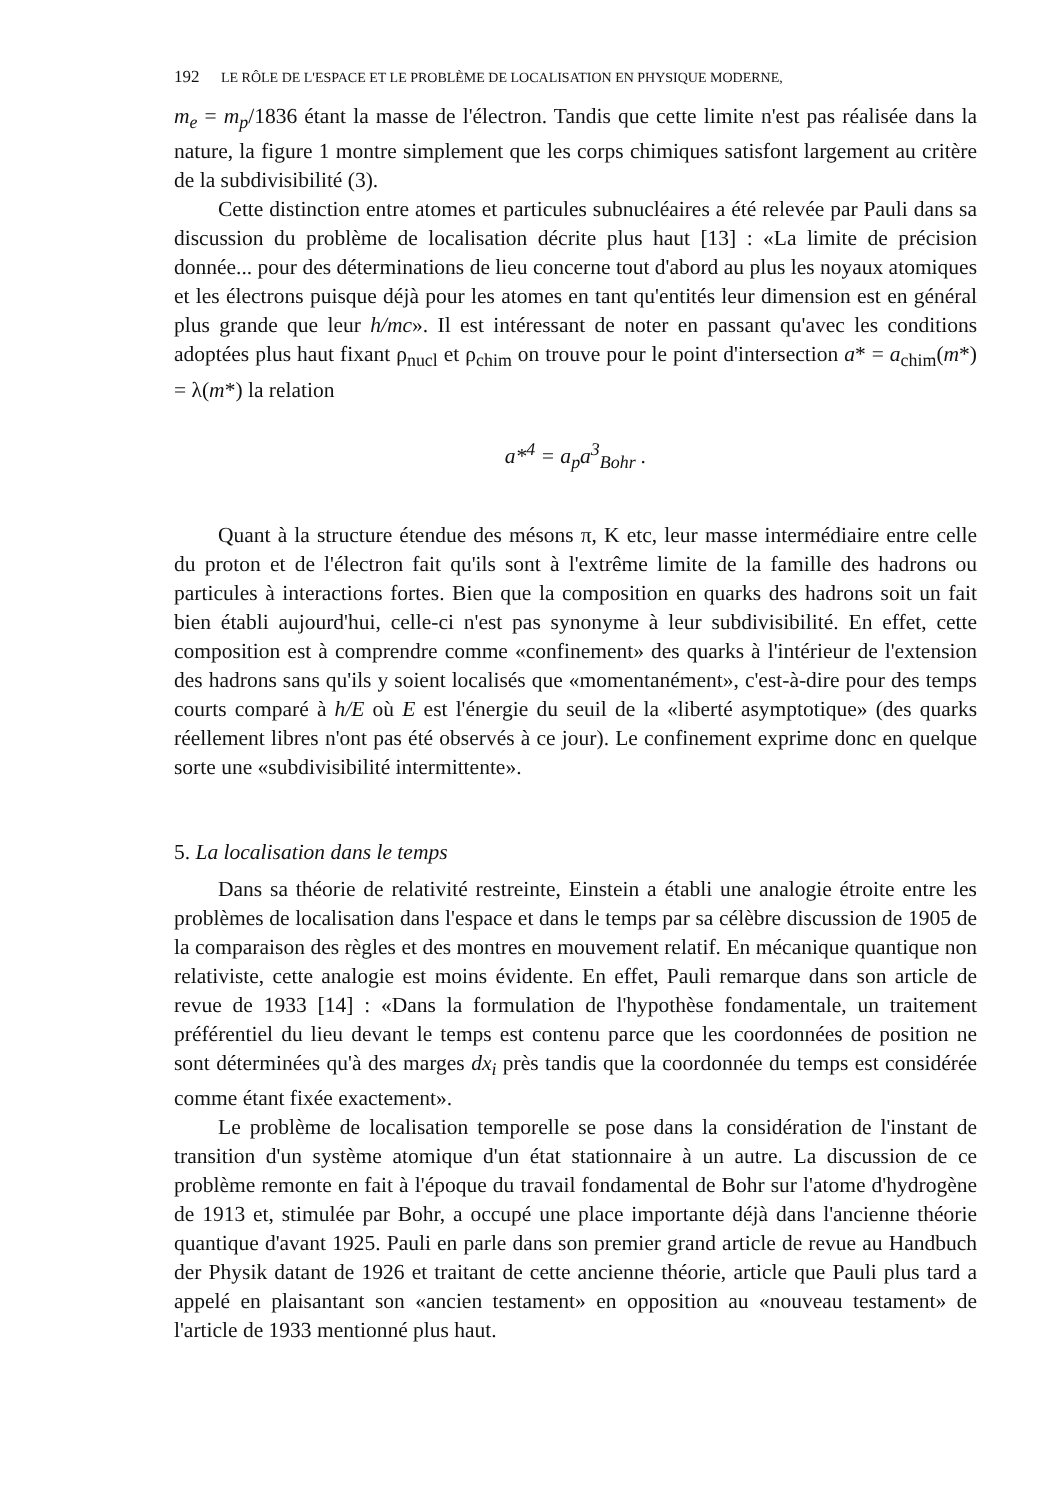192 LE RÔLE DE L'ESPACE ET LE PROBLÈME DE LOCALISATION EN PHYSIQUE MODERNE,
m<sub>e</sub> = m<sub>p</sub>/1836 étant la masse de l'électron. Tandis que cette limite n'est pas réalisée dans la nature, la figure 1 montre simplement que les corps chimiques satisfont largement au critère de la subdivisibilité (3).
Cette distinction entre atomes et particules subnucléaires a été relevée par Pauli dans sa discussion du problème de localisation décrite plus haut [13] : «La limite de précision donnée... pour des déterminations de lieu concerne tout d'abord au plus les noyaux atomiques et les électrons puisque déjà pour les atomes en tant qu'entités leur dimension est en général plus grande que leur h/mc». Il est intéressant de noter en passant qu'avec les conditions adoptées plus haut fixant ρ<sub>nucl</sub> et ρ<sub>chim</sub> on trouve pour le point d'intersection a* = a<sub>chim</sub>(m*) = λ(m*) la relation
a*<sup>4</sup> = a<sub>p</sub>a<sup>3</sup><sub>Bohr</sub> .
Quant à la structure étendue des mésons π, K etc, leur masse intermédiaire entre celle du proton et de l'électron fait qu'ils sont à l'extrême limite de la famille des hadrons ou particules à interactions fortes. Bien que la composition en quarks des hadrons soit un fait bien établi aujourd'hui, celle-ci n'est pas synonyme à leur subdivisibilité. En effet, cette composition est à comprendre comme «confinement» des quarks à l'intérieur de l'extension des hadrons sans qu'ils y soient localisés que «momentanément», c'est-à-dire pour des temps courts comparé à h/E où E est l'énergie du seuil de la «liberté asymptotique» (des quarks réellement libres n'ont pas été observés à ce jour). Le confinement exprime donc en quelque sorte une «subdivisibilité intermittente».
5. La localisation dans le temps
Dans sa théorie de relativité restreinte, Einstein a établi une analogie étroite entre les problèmes de localisation dans l'espace et dans le temps par sa célèbre discussion de 1905 de la comparaison des règles et des montres en mouvement relatif. En mécanique quantique non relativiste, cette analogie est moins évidente. En effet, Pauli remarque dans son article de revue de 1933 [14] : «Dans la formulation de l'hypothèse fondamentale, un traitement préférentiel du lieu devant le temps est contenu parce que les coordonnées de position ne sont déterminées qu'à des marges dx<sub>i</sub> près tandis que la coordonnée du temps est considérée comme étant fixée exactement».
Le problème de localisation temporelle se pose dans la considération de l'instant de transition d'un système atomique d'un état stationnaire à un autre. La discussion de ce problème remonte en fait à l'époque du travail fondamental de Bohr sur l'atome d'hydrogène de 1913 et, stimulée par Bohr, a occupé une place importante déjà dans l'ancienne théorie quantique d'avant 1925. Pauli en parle dans son premier grand article de revue au Handbuch der Physik datant de 1926 et traitant de cette ancienne théorie, article que Pauli plus tard a appelé en plaisantant son «ancien testament» en opposition au «nouveau testament» de l'article de 1933 mentionné plus haut.